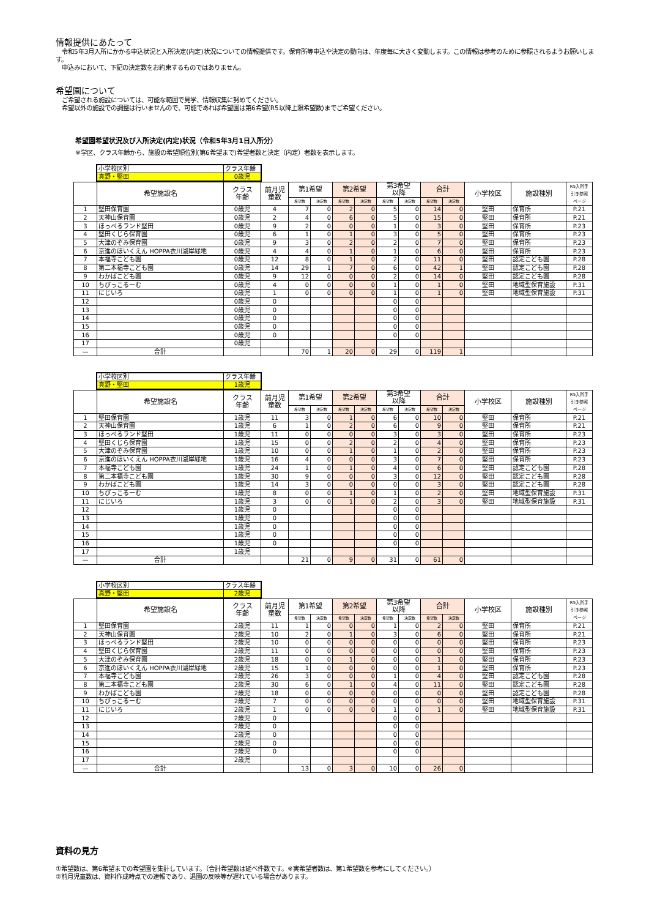情報提供にあたって
　令和5年3月入所にかかる申込状況と入所決定(内定)状況についての情報提供です。保育所等申込や決定の動向は、年度毎に大きく変動します。この情報は参考のために参照されるようお願いします。
　申込みにおいて、下記の決定数をお約束するものではありません。
希望園について
　ご希望される施設については、可能な範囲で見学、情報収集に努めてください。
　希望以外の施設での調整は行いませんので、可能であれば希望園は第6希望(R5以降上限希望数)までご希望ください。
希望園希望状況及び入所決定(内定)状況（令和5年3月1日入所分）
※学区、クラス年齢から、施設の希望順位別(第6希望まで)希望者数と決定（内定）者数を表示します。
| 小学校区別 | クラス年齢 |
| 真野・堅田 | 0歳児 |
| | 希望施設名 | クラス 年齢 | 前月児 童数 | 第1希望 | | 第2希望 | | 第3希望 以降 | | 合計 | | 小学校区 | 施設種別 | R5入所手 引き参照 ページ |
| --- | --- | --- | --- | --- | --- | --- | --- | --- | --- | --- | --- | --- | --- | --- |
| | | | | 希望数 | 決定数 | 希望数 | 決定数 | 希望数 | 決定数 | 希望数 | 決定数 | | | |
| 1 | 堅田保育園 | 0歳児 | 4 | 7 | 0 | 2 | 0 | 5 | 0 | 14 | 0 | 堅田 | 保育所 | P.21 |
| 2 | 天神山保育園 | 0歳児 | 2 | 4 | 0 | 6 | 0 | 5 | 0 | 15 | 0 | 堅田 | 保育所 | P.21 |
| 3 | ほっぺるランド堅田 | 0歳児 | 9 | 2 | 0 | 0 | 0 | 1 | 0 | 3 | 0 | 堅田 | 保育所 | P.23 |
| 4 | 堅田くじら保育園 | 0歳児 | 6 | 1 | 0 | 1 | 0 | 3 | 0 | 5 | 0 | 堅田 | 保育所 | P.23 |
| 5 | 大津のぞみ保育園 | 0歳児 | 9 | 3 | 0 | 2 | 0 | 2 | 0 | 7 | 0 | 堅田 | 保育所 | P.23 |
| 6 | 京進のほいくえん HOPPA衣川湖岸緑地 | 0歳児 | 4 | 4 | 0 | 1 | 0 | 1 | 0 | 6 | 0 | 堅田 | 保育所 | P.23 |
| 7 | 本福寺こども園 | 0歳児 | 12 | 8 | 0 | 1 | 0 | 2 | 0 | 11 | 0 | 堅田 | 認定こども園 | P.28 |
| 8 | 第二本福寺こども園 | 0歳児 | 14 | 29 | 1 | 7 | 0 | 6 | 0 | 42 | 1 | 堅田 | 認定こども園 | P.28 |
| 9 | わかばこども園 | 0歳児 | 9 | 12 | 0 | 0 | 0 | 2 | 0 | 14 | 0 | 堅田 | 認定こども園 | P.28 |
| 10 | ちびっこるーむ | 0歳児 | 4 | 0 | 0 | 0 | 0 | 1 | 0 | 1 | 0 | 堅田 | 地域型保育施設 | P.31 |
| 11 | にじいろ | 0歳児 | 1 | 0 | 0 | 0 | 0 | 1 | 0 | 1 | 0 | 堅田 | 地域型保育施設 | P.31 |
| 12 | | 0歳児 | 0 | | | | | 0 | 0 | | | | | |
| 13 | | 0歳児 | 0 | | | | | 0 | 0 | | | | | |
| 14 | | 0歳児 | 0 | | | | | 0 | 0 | | | | | |
| 15 | | 0歳児 | 0 | | | | | 0 | 0 | | | | | |
| 16 | | 0歳児 | 0 | | | | | 0 | 0 | | | | | |
| 17 | | 0歳児 | | | | | | | | | | | | |
| — | 合計 | | | 70 | 1 | 20 | 0 | 29 | 0 | 119 | 1 | | | |
| 小学校区別 | クラス年齢 |
| 真野・堅田 | 1歳児 |
| | 希望施設名 | クラス 年齢 | 前月児 童数 | 第1希望 | | 第2希望 | | 第3希望 以降 | | 合計 | | 小学校区 | 施設種別 | R5入所手 引き参照 ページ |
| --- | --- | --- | --- | --- | --- | --- | --- | --- | --- | --- | --- | --- | --- | --- |
| | | | | 希望数 | 決定数 | 希望数 | 決定数 | 希望数 | 決定数 | 希望数 | 決定数 | | | |
| 1 | 堅田保育園 | 1歳児 | 11 | 3 | 0 | 1 | 0 | 6 | 0 | 10 | 0 | 堅田 | 保育所 | P.21 |
| 2 | 天神山保育園 | 1歳児 | 6 | 1 | 0 | 2 | 0 | 6 | 0 | 9 | 0 | 堅田 | 保育所 | P.21 |
| 3 | ほっぺるランド堅田 | 1歳児 | 11 | 0 | 0 | 0 | 0 | 3 | 0 | 3 | 0 | 堅田 | 保育所 | P.23 |
| 4 | 堅田くじら保育園 | 1歳児 | 15 | 0 | 0 | 2 | 0 | 2 | 0 | 4 | 0 | 堅田 | 保育所 | P.23 |
| 5 | 大津のぞみ保育園 | 1歳児 | 10 | 0 | 0 | 1 | 0 | 1 | 0 | 2 | 0 | 堅田 | 保育所 | P.23 |
| 6 | 京進のほいくえん HOPPA衣川湖岸緑地 | 1歳児 | 16 | 4 | 0 | 0 | 0 | 3 | 0 | 7 | 0 | 堅田 | 保育所 | P.23 |
| 7 | 本福寺こども園 | 1歳児 | 24 | 1 | 0 | 1 | 0 | 4 | 0 | 6 | 0 | 堅田 | 認定こども園 | P.28 |
| 8 | 第二本福寺こども園 | 1歳児 | 30 | 9 | 0 | 0 | 0 | 3 | 0 | 12 | 0 | 堅田 | 認定こども園 | P.28 |
| 9 | わかばこども園 | 1歳児 | 14 | 3 | 0 | 0 | 0 | 0 | 0 | 3 | 0 | 堅田 | 認定こども園 | P.28 |
| 10 | ちびっこるーむ | 1歳児 | 8 | 0 | 0 | 1 | 0 | 1 | 0 | 2 | 0 | 堅田 | 地域型保育施設 | P.31 |
| 11 | にじいろ | 1歳児 | 3 | 0 | 0 | 1 | 0 | 2 | 0 | 3 | 0 | 堅田 | 地域型保育施設 | P.31 |
| 12 | | 1歳児 | 0 | | | | | 0 | 0 | | | | | |
| 13 | | 1歳児 | 0 | | | | | 0 | 0 | | | | | |
| 14 | | 1歳児 | 0 | | | | | 0 | 0 | | | | | |
| 15 | | 1歳児 | 0 | | | | | 0 | 0 | | | | | |
| 16 | | 1歳児 | 0 | | | | | 0 | 0 | | | | | |
| 17 | | 1歳児 | | | | | | | | | | | | |
| — | 合計 | | | 21 | 0 | 9 | 0 | 31 | 0 | 61 | 0 | | | |
| 小学校区別 | クラス年齢 |
| 真野・堅田 | 2歳児 |
| | 希望施設名 | クラス 年齢 | 前月児 童数 | 第1希望 | | 第2希望 | | 第3希望 以降 | | 合計 | | 小学校区 | 施設種別 | R5入所手 引き参照 ページ |
| --- | --- | --- | --- | --- | --- | --- | --- | --- | --- | --- | --- | --- | --- | --- |
| | | | | 希望数 | 決定数 | 希望数 | 決定数 | 希望数 | 決定数 | 希望数 | 決定数 | | | |
| 1 | 堅田保育園 | 2歳児 | 11 | 1 | 0 | 0 | 0 | 1 | 0 | 2 | 0 | 堅田 | 保育所 | P.21 |
| 2 | 天神山保育園 | 2歳児 | 10 | 2 | 0 | 1 | 0 | 3 | 0 | 6 | 0 | 堅田 | 保育所 | P.21 |
| 3 | ほっぺるランド堅田 | 2歳児 | 10 | 0 | 0 | 0 | 0 | 0 | 0 | 0 | 0 | 堅田 | 保育所 | P.23 |
| 4 | 堅田くじら保育園 | 2歳児 | 11 | 0 | 0 | 0 | 0 | 0 | 0 | 0 | 0 | 堅田 | 保育所 | P.23 |
| 5 | 大津のぞみ保育園 | 2歳児 | 18 | 0 | 0 | 1 | 0 | 0 | 0 | 1 | 0 | 堅田 | 保育所 | P.23 |
| 6 | 京進のほいくえん HOPPA衣川湖岸緑地 | 2歳児 | 15 | 1 | 0 | 0 | 0 | 0 | 0 | 1 | 0 | 堅田 | 保育所 | P.23 |
| 7 | 本福寺こども園 | 2歳児 | 26 | 3 | 0 | 0 | 0 | 1 | 0 | 4 | 0 | 堅田 | 認定こども園 | P.28 |
| 8 | 第二本福寺こども園 | 2歳児 | 30 | 6 | 0 | 1 | 0 | 4 | 0 | 11 | 0 | 堅田 | 認定こども園 | P.28 |
| 9 | わかばこども園 | 2歳児 | 18 | 0 | 0 | 0 | 0 | 0 | 0 | 0 | 0 | 堅田 | 認定こども園 | P.28 |
| 10 | ちびっこるーむ | 2歳児 | 7 | 0 | 0 | 0 | 0 | 0 | 0 | 0 | 0 | 堅田 | 地域型保育施設 | P.31 |
| 11 | にじいろ | 2歳児 | 1 | 0 | 0 | 0 | 0 | 1 | 0 | 1 | 0 | 堅田 | 地域型保育施設 | P.31 |
| 12 | | 2歳児 | 0 | | | | | 0 | 0 | | | | | |
| 13 | | 2歳児 | 0 | | | | | 0 | 0 | | | | | |
| 14 | | 2歳児 | 0 | | | | | 0 | 0 | | | | | |
| 15 | | 2歳児 | 0 | | | | | 0 | 0 | | | | | |
| 16 | | 2歳児 | 0 | | | | | 0 | 0 | | | | | |
| 17 | | 2歳児 | | | | | | | | | | | | |
| — | 合計 | | | 13 | 0 | 3 | 0 | 10 | 0 | 26 | 0 | | | |
資料の見方
①希望数は、第6希望までの希望園を集計しています。（合計希望数は延べ件数です。※実希望者数は、第1希望数を参考にしてください。）
②前月児童数は、資料作成時点での速報であり、退園の反映等が遅れている場合があります。